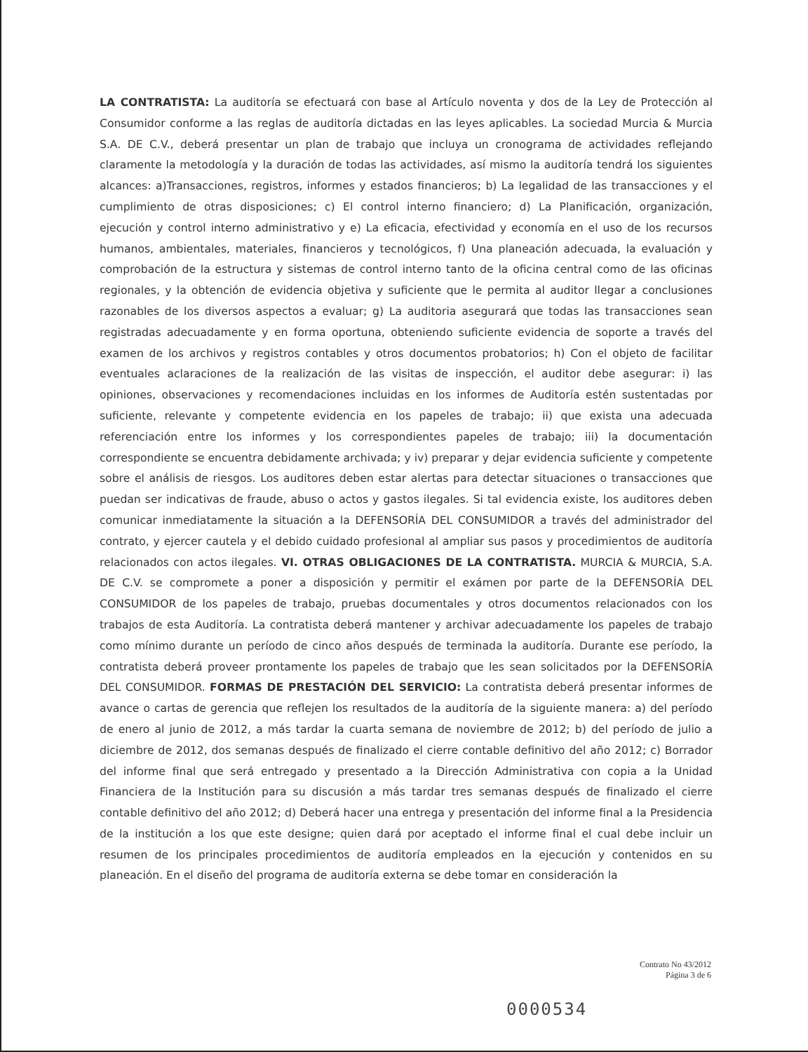LA CONTRATISTA: La auditoría se efectuará con base al Artículo noventa y dos de la Ley de Protección al Consumidor conforme a las reglas de auditoría dictadas en las leyes aplicables. La sociedad Murcia & Murcia S.A. DE C.V., deberá presentar un plan de trabajo que incluya un cronograma de actividades reflejando claramente la metodología y la duración de todas las actividades, así mismo la auditoría tendrá los siguientes alcances: a)Transacciones, registros, informes y estados financieros; b) La legalidad de las transacciones y el cumplimiento de otras disposiciones; c) El control interno financiero; d) La Planificación, organización, ejecución y control interno administrativo y e) La eficacia, efectividad y economía en el uso de los recursos humanos, ambientales, materiales, financieros y tecnológicos, f) Una planeación adecuada, la evaluación y comprobación de la estructura y sistemas de control interno tanto de la oficina central como de las oficinas regionales, y la obtención de evidencia objetiva y suficiente que le permita al auditor llegar a conclusiones razonables de los diversos aspectos a evaluar; g) La auditoria asegurará que todas las transacciones sean registradas adecuadamente y en forma oportuna, obteniendo suficiente evidencia de soporte a través del examen de los archivos y registros contables y otros documentos probatorios; h) Con el objeto de facilitar eventuales aclaraciones de la realización de las visitas de inspección, el auditor debe asegurar: i) las opiniones, observaciones y recomendaciones incluidas en los informes de Auditoría estén sustentadas por suficiente, relevante y competente evidencia en los papeles de trabajo; ii) que exista una adecuada referenciación entre los informes y los correspondientes papeles de trabajo; iii) la documentación correspondiente se encuentra debidamente archivada; y iv) preparar y dejar evidencia suficiente y competente sobre el análisis de riesgos. Los auditores deben estar alertas para detectar situaciones o transacciones que puedan ser indicativas de fraude, abuso o actos y gastos ilegales. Si tal evidencia existe, los auditores deben comunicar inmediatamente la situación a la DEFENSORÍA DEL CONSUMIDOR a través del administrador del contrato, y ejercer cautela y el debido cuidado profesional al ampliar sus pasos y procedimientos de auditoría relacionados con actos ilegales. VI. OTRAS OBLIGACIONES DE LA CONTRATISTA. MURCIA & MURCIA, S.A. DE C.V. se compromete a poner a disposición y permitir el exámen por parte de la DEFENSORÍA DEL CONSUMIDOR de los papeles de trabajo, pruebas documentales y otros documentos relacionados con los trabajos de esta Auditoría. La contratista deberá mantener y archivar adecuadamente los papeles de trabajo como mínimo durante un período de cinco años después de terminada la auditoría. Durante ese período, la contratista deberá proveer prontamente los papeles de trabajo que les sean solicitados por la DEFENSORÍA DEL CONSUMIDOR. FORMAS DE PRESTACIÓN DEL SERVICIO: La contratista deberá presentar informes de avance o cartas de gerencia que reflejen los resultados de la auditoría de la siguiente manera: a) del período de enero al junio de 2012, a más tardar la cuarta semana de noviembre de 2012; b) del período de julio a diciembre de 2012, dos semanas después de finalizado el cierre contable definitivo del año 2012; c) Borrador del informe final que será entregado y presentado a la Dirección Administrativa con copia a la Unidad Financiera de la Institución para su discusión a más tardar tres semanas después de finalizado el cierre contable definitivo del año 2012; d) Deberá hacer una entrega y presentación del informe final a la Presidencia de la institución a los que este designe; quien dará por aceptado el informe final el cual debe incluir un resumen de los principales procedimientos de auditoría empleados en la ejecución y contenidos en su planeación. En el diseño del programa de auditoría externa se debe tomar en consideración la
Contrato No 43/2012
Página 3 de 6
0000534